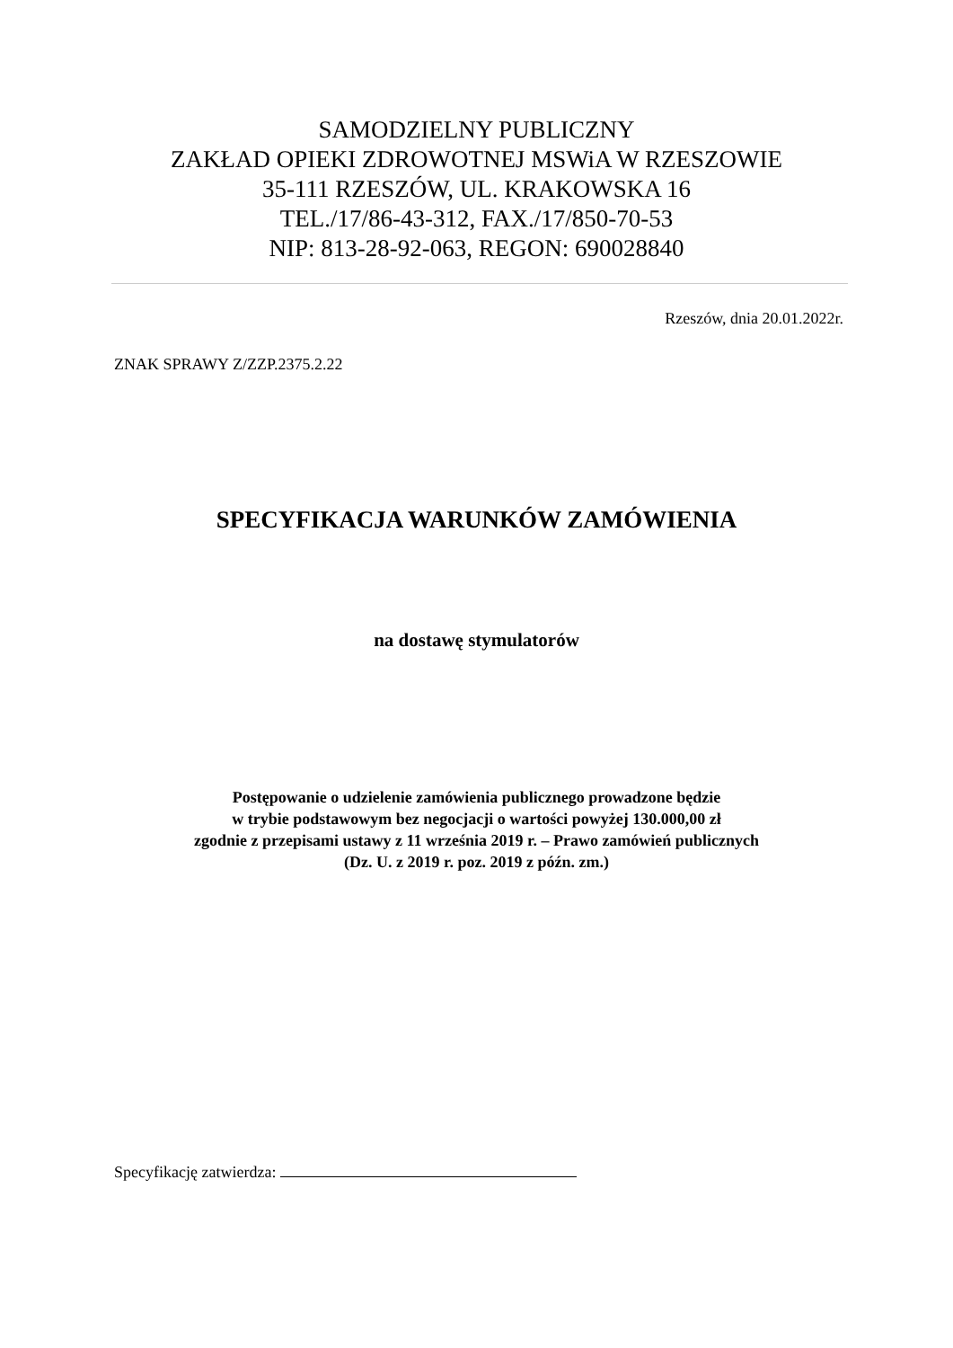SAMODZIELNY PUBLICZNY
ZAKŁAD OPIEKI ZDROWOTNEJ MSWiA W RZESZOWIE
35-111 RZESZÓW, UL. KRAKOWSKA 16
TEL./17/86-43-312, FAX./17/850-70-53
NIP: 813-28-92-063, REGON: 690028840
Rzeszów, dnia 20.01.2022r.
ZNAK SPRAWY Z/ZZP.2375.2.22
SPECYFIKACJA WARUNKÓW ZAMÓWIENIA
na dostawę stymulatorów
Postępowanie o udzielenie zamówienia publicznego prowadzone będzie
w trybie podstawowym bez negocjacji o wartości powyżej 130.000,00 zł
zgodnie z przepisami ustawy z 11 września 2019 r. – Prawo zamówień publicznych
(Dz. U. z 2019 r. poz. 2019 z późn. zm.)
Specyfikację zatwierdza: